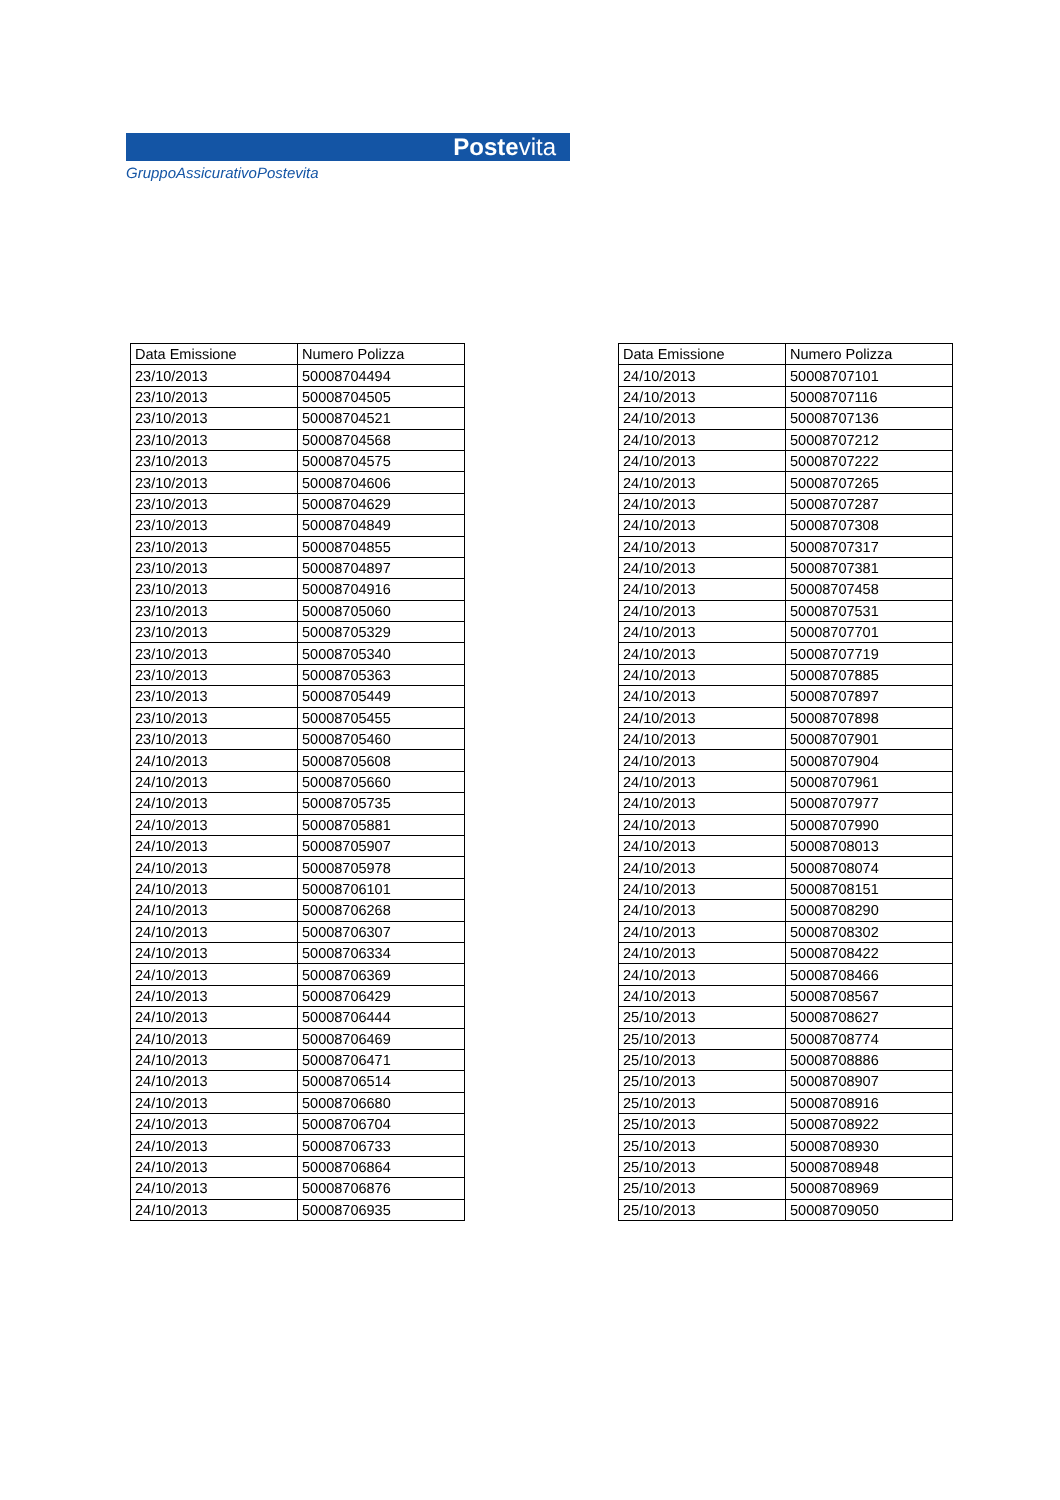Postevita
GruppoAssicurativoPostevita
| Data Emissione | Numero Polizza |
| --- | --- |
| 23/10/2013 | 50008704494 |
| 23/10/2013 | 50008704505 |
| 23/10/2013 | 50008704521 |
| 23/10/2013 | 50008704568 |
| 23/10/2013 | 50008704575 |
| 23/10/2013 | 50008704606 |
| 23/10/2013 | 50008704629 |
| 23/10/2013 | 50008704849 |
| 23/10/2013 | 50008704855 |
| 23/10/2013 | 50008704897 |
| 23/10/2013 | 50008704916 |
| 23/10/2013 | 50008705060 |
| 23/10/2013 | 50008705329 |
| 23/10/2013 | 50008705340 |
| 23/10/2013 | 50008705363 |
| 23/10/2013 | 50008705449 |
| 23/10/2013 | 50008705455 |
| 23/10/2013 | 50008705460 |
| 24/10/2013 | 50008705608 |
| 24/10/2013 | 50008705660 |
| 24/10/2013 | 50008705735 |
| 24/10/2013 | 50008705881 |
| 24/10/2013 | 50008705907 |
| 24/10/2013 | 50008705978 |
| 24/10/2013 | 50008706101 |
| 24/10/2013 | 50008706268 |
| 24/10/2013 | 50008706307 |
| 24/10/2013 | 50008706334 |
| 24/10/2013 | 50008706369 |
| 24/10/2013 | 50008706429 |
| 24/10/2013 | 50008706444 |
| 24/10/2013 | 50008706469 |
| 24/10/2013 | 50008706471 |
| 24/10/2013 | 50008706514 |
| 24/10/2013 | 50008706680 |
| 24/10/2013 | 50008706704 |
| 24/10/2013 | 50008706733 |
| 24/10/2013 | 50008706864 |
| 24/10/2013 | 50008706876 |
| 24/10/2013 | 50008706935 |
| Data Emissione | Numero Polizza |
| --- | --- |
| 24/10/2013 | 50008707101 |
| 24/10/2013 | 50008707116 |
| 24/10/2013 | 50008707136 |
| 24/10/2013 | 50008707212 |
| 24/10/2013 | 50008707222 |
| 24/10/2013 | 50008707265 |
| 24/10/2013 | 50008707287 |
| 24/10/2013 | 50008707308 |
| 24/10/2013 | 50008707317 |
| 24/10/2013 | 50008707381 |
| 24/10/2013 | 50008707458 |
| 24/10/2013 | 50008707531 |
| 24/10/2013 | 50008707701 |
| 24/10/2013 | 50008707719 |
| 24/10/2013 | 50008707885 |
| 24/10/2013 | 50008707897 |
| 24/10/2013 | 50008707898 |
| 24/10/2013 | 50008707901 |
| 24/10/2013 | 50008707904 |
| 24/10/2013 | 50008707961 |
| 24/10/2013 | 50008707977 |
| 24/10/2013 | 50008707990 |
| 24/10/2013 | 50008708013 |
| 24/10/2013 | 50008708074 |
| 24/10/2013 | 50008708151 |
| 24/10/2013 | 50008708290 |
| 24/10/2013 | 50008708302 |
| 24/10/2013 | 50008708422 |
| 24/10/2013 | 50008708466 |
| 24/10/2013 | 50008708567 |
| 25/10/2013 | 50008708627 |
| 25/10/2013 | 50008708774 |
| 25/10/2013 | 50008708886 |
| 25/10/2013 | 50008708907 |
| 25/10/2013 | 50008708916 |
| 25/10/2013 | 50008708922 |
| 25/10/2013 | 50008708930 |
| 25/10/2013 | 50008708948 |
| 25/10/2013 | 50008708969 |
| 25/10/2013 | 50008709050 |